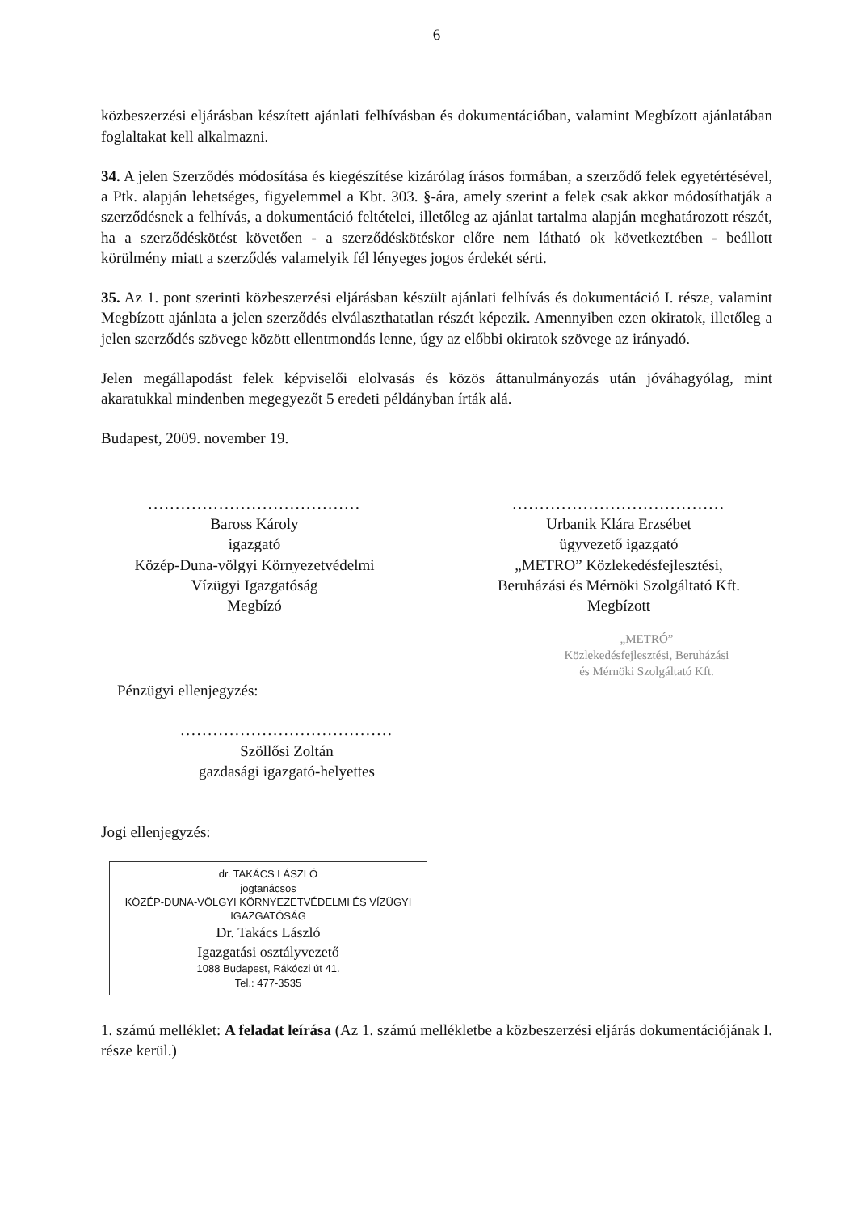6
közbeszerzési eljárásban készített ajánlati felhívásban és dokumentációban, valamint Megbízott ajánlatában foglaltakat kell alkalmazni.
34. A jelen Szerződés módosítása és kiegészítése kizárólag írásos formában, a szerződő felek egyetértésével, a Ptk. alapján lehetséges, figyelemmel a Kbt. 303. §-ára, amely szerint a felek csak akkor módosíthatják a szerződésnek a felhívás, a dokumentáció feltételei, illetőleg az ajánlat tartalma alapján meghatározott részét, ha a szerződéskötést követően - a szerződéskötéskor előre nem látható ok következtében - beállott körülmény miatt a szerződés valamelyik fél lényeges jogos érdekét sérti.
35. Az 1. pont szerinti közbeszerzési eljárásban készült ajánlati felhívás és dokumentáció I. része, valamint Megbízott ajánlata a jelen szerződés elválaszthatatlan részét képezik. Amennyiben ezen okiratok, illetőleg a jelen szerződés szövege között ellentmondás lenne, úgy az előbbi okiratok szövege az irányadó.
Jelen megállapodást felek képviselői elolvasás és közös áttanulmányozás után jóváhagyólag, mint akaratukkal mindenben megegyezőt 5 eredeti példányban írták alá.
Budapest, 2009. november 19.
.......................................
Baross Károly
igazgató
Közép-Duna-völgyi Környezetvédelmi
Vízügyi Igazgatóság
Megbízó
.......................................
Urbanik Klára Erzsébet
ügyvezető igazgató
„METRO” Közlekedésfejlesztési,
Beruházási és Mérnöki Szolgáltató Kft.
Megbízott
„METRÓ”
Közlekedésfejlesztési, Beruházási
és Mérnöki Szolgáltató Kft.
Pénzügyi ellenjegyzés:
.......................................
Szöllősi Zoltán
gazdasági igazgató-helyettes
Jogi ellenjegyzés:
dr. TAKÁCS LÁSZLÓ
jogtanácsos
KÖZÉP-DUNA-VÖLGYI KÖRNYEZETVÉDELMI ÉS VÍZÜGYI IGAZGATÓSÁG
Dr. Takács László
Igazgatási osztályvezető
1088 Budapest, Rákóczi út 41.
Tel.: 477-3535
1. számú melléklet: A feladat leírása (Az 1. számú mellékletbe a közbeszerzési eljárás dokumentációjának I. része kerül.)